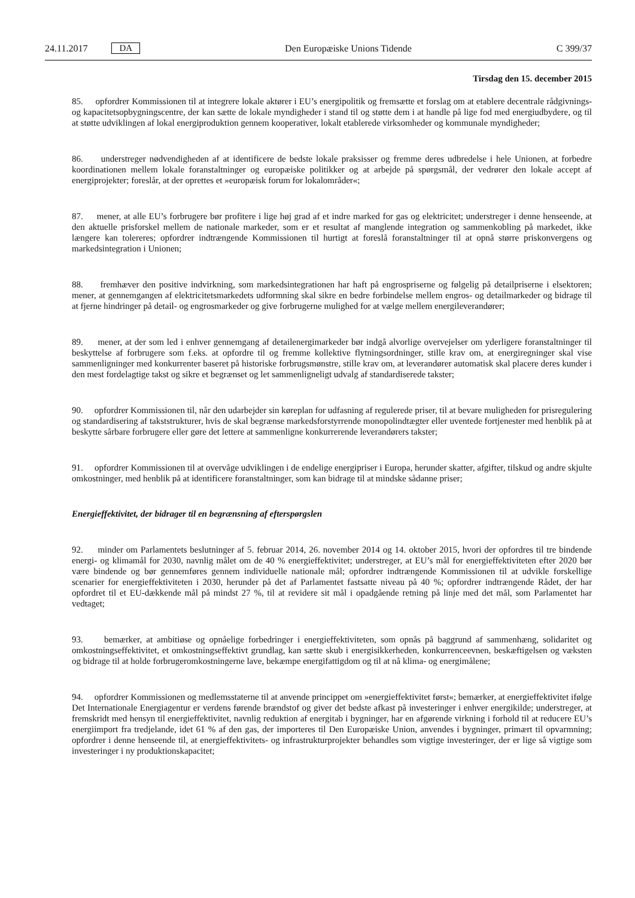24.11.2017 DA
Den Europæiske Unions Tidende C 399/37
Tirsdag den 15. december 2015
85. opfordrer Kommissionen til at integrere lokale aktører i EU’s energipolitik og fremsætte et forslag om at etablere decentrale rådgivnings- og kapacitetsopbygningscentre, der kan sætte de lokale myndigheder i stand til og støtte dem i at handle på lige fod med energiudbydere, og til at støtte udviklingen af lokal energiproduktion gennem kooperativer, lokalt etablerede virksomheder og kommunale myndigheder;
86. understreger nødvendigheden af at identificere de bedste lokale praksisser og fremme deres udbredelse i hele Unionen, at forbedre koordinationen mellem lokale foranstaltninger og europæiske politikker og at arbejde på spørgsmål, der vedrører den lokale accept af energiprojekter; foreslår, at der oprettes et »europæisk forum for lokalområder«;
87. mener, at alle EU’s forbrugere bør profitere i lige høj grad af et indre marked for gas og elektricitet; understreger i denne henseende, at den aktuelle prisforskel mellem de nationale markeder, som er et resultat af manglende integration og sammenkobling på markedet, ikke længere kan tolereres; opfordrer indtrængende Kommissionen til hurtigt at foreslå foranstaltninger til at opnå større priskonvergens og markedsintegration i Unionen;
88. fremhæver den positive indvirkning, som markedsintegrationen har haft på engrospriserne og følgelig på detailpriserne i elsektoren; mener, at gennemgangen af elektricitetsmarkedets udformning skal sikre en bedre forbindelse mellem engros- og detailmarkeder og bidrage til at fjerne hindringer på detail- og engrosmarkeder og give forbrugerne mulighed for at vælge mellem energileverandører;
89. mener, at der som led i enhver gennemgang af detailenergimarkeder bør indgå alvorlige overvejelser om yderligere foranstaltninger til beskyttelse af forbrugere som f.eks. at opfordre til og fremme kollektive flytningsordninger, stille krav om, at energiregninger skal vise sammenligninger med konkurrenter baseret på historiske forbrugsmønstre, stille krav om, at leverandører automatisk skal placere deres kunder i den mest fordelagtige takst og sikre et begrænset og let sammenligneligt udvalg af standardiserede takster;
90. opfordrer Kommissionen til, når den udarbejder sin køreplan for udfasning af regulerede priser, til at bevare muligheden for prisregulering og standardisering af takststrukturer, hvis de skal begrænse markedsforstyrrende monopolindtægter eller uventede fortjenester med henblik på at beskytte sårbare forbrugere eller gøre det lettere at sammenligne konkurrerende leverandørers takster;
91. opfordrer Kommissionen til at overvåge udviklingen i de endelige energipriser i Europa, herunder skatter, afgifter, tilskud og andre skjulte omkostninger, med henblik på at identificere foranstaltninger, som kan bidrage til at mindske sådanne priser;
Energieffektivitet, der bidrager til en begrænsning af efterspørgslen
92. minder om Parlamentets beslutninger af 5. februar 2014, 26. november 2014 og 14. oktober 2015, hvori der opfordres til tre bindende energi- og klimamål for 2030, navnlig målet om de 40 % energieffektivitet; understreger, at EU’s mål for energieffektiviteten efter 2020 bør være bindende og bør gennemføres gennem individuelle nationale mål; opfordrer indtrængende Kommissionen til at udvikle forskellige scenarier for energieffektiviteten i 2030, herunder på det af Parlamentet fastsatte niveau på 40 %; opfordrer indtrængende Rådet, der har opfordret til et EU-dækkende mål på mindst 27 %, til at revidere sit mål i opadgående retning på linje med det mål, som Parlamentet har vedtaget;
93. bemærker, at ambitiøse og opnåelige forbedringer i energieffektiviteten, som opnås på baggrund af sammenhæng, solidaritet og omkostningseffektivitet, et omkostningseffektivt grundlag, kan sætte skub i energisikkerheden, konkurrence­evnen, beskæftigelsen og væksten og bidrage til at holde forbrugeromkostningerne lave, bekæmpe energifattigdom og til at nå klima- og energimålene;
94. opfordrer Kommissionen og medlemsstaterne til at anvende princippet om »energieffektivitet først«; bemærker, at energieffektivitet ifølge Det Internationale Energiagentur er verdens førende brændstof og giver det bedste afkast på investeringer i enhver energikilde; understreger, at fremskridt med hensyn til energieffektivitet, navnlig reduktion af energitab i bygninger, har en afgørende virkning i forhold til at reducere EU’s energiimport fra tredjelande, idet 61 % af den gas, der importeres til Den Europæiske Union, anvendes i bygninger, primært til opvarmning; opfordrer i denne henseende til, at energieffektivitets- og infrastrukturprojekter behandles som vigtige investeringer, der er lige så vigtige som investeringer i ny produktionskapacitet;